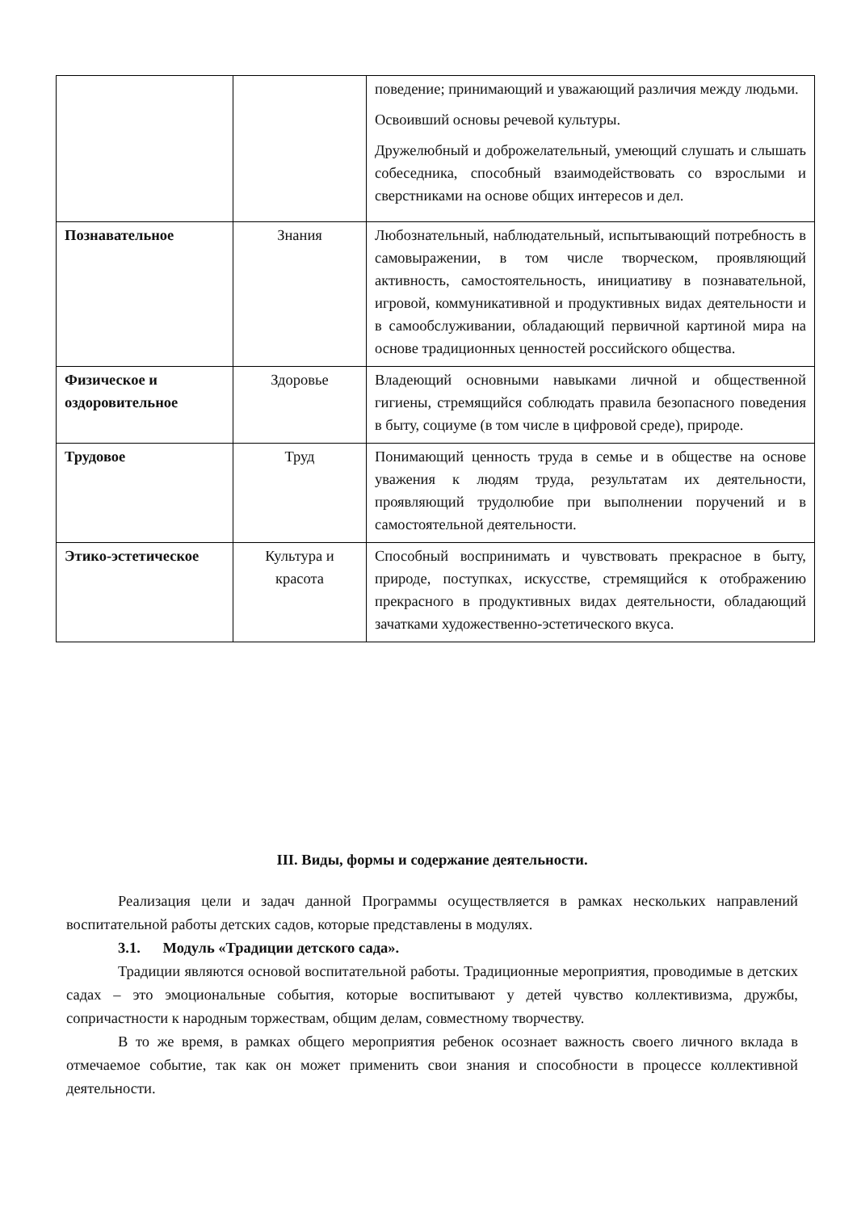| | | поведение; принимающий и уважающий различия между людьми. Освоивший основы речевой культуры. Дружелюбный и доброжелательный, умеющий слушать и слышать собеседника, способный взаимодействовать со взрослыми и сверстниками на основе общих интересов и дел. |
| Познавательное | Знания | Любознательный, наблюдательный, испытывающий потребность в самовыражении, в том числе творческом, проявляющий активность, самостоятельность, инициативу в познавательной, игровой, коммуникативной и продуктивных видах деятельности и в самообслуживании, обладающий первичной картиной мира на основе традиционных ценностей российского общества. |
| Физическое и оздоровительное | Здоровье | Владеющий основными навыками личной и общественной гигиены, стремящийся соблюдать правила безопасного поведения в быту, социуме (в том числе в цифровой среде), природе. |
| Трудовое | Труд | Понимающий ценность труда в семье и в обществе на основе уважения к людям труда, результатам их деятельности, проявляющий трудолюбие при выполнении поручений и в самостоятельной деятельности. |
| Этико-эстетическое | Культура и красота | Способный воспринимать и чувствовать прекрасное в быту, природе, поступках, искусстве, стремящийся к отображению прекрасного в продуктивных видах деятельности, обладающий зачатками художественно-эстетического вкуса. |
III. Виды, формы и содержание деятельности.
Реализация цели и задач данной Программы осуществляется в рамках нескольких направлений воспитательной работы детских садов, которые представлены в модулях.
3.1. Модуль «Традиции детского сада».
Традиции являются основой воспитательной работы. Традиционные мероприятия, проводимые в детских садах – это эмоциональные события, которые воспитывают у детей чувство коллективизма, дружбы, сопричастности к народным торжествам, общим делам, совместному творчеству.
В то же время, в рамках общего мероприятия ребенок осознает важность своего личного вклада в отмечаемое событие, так как он может применить свои знания и способности в процессе коллективной деятельности.